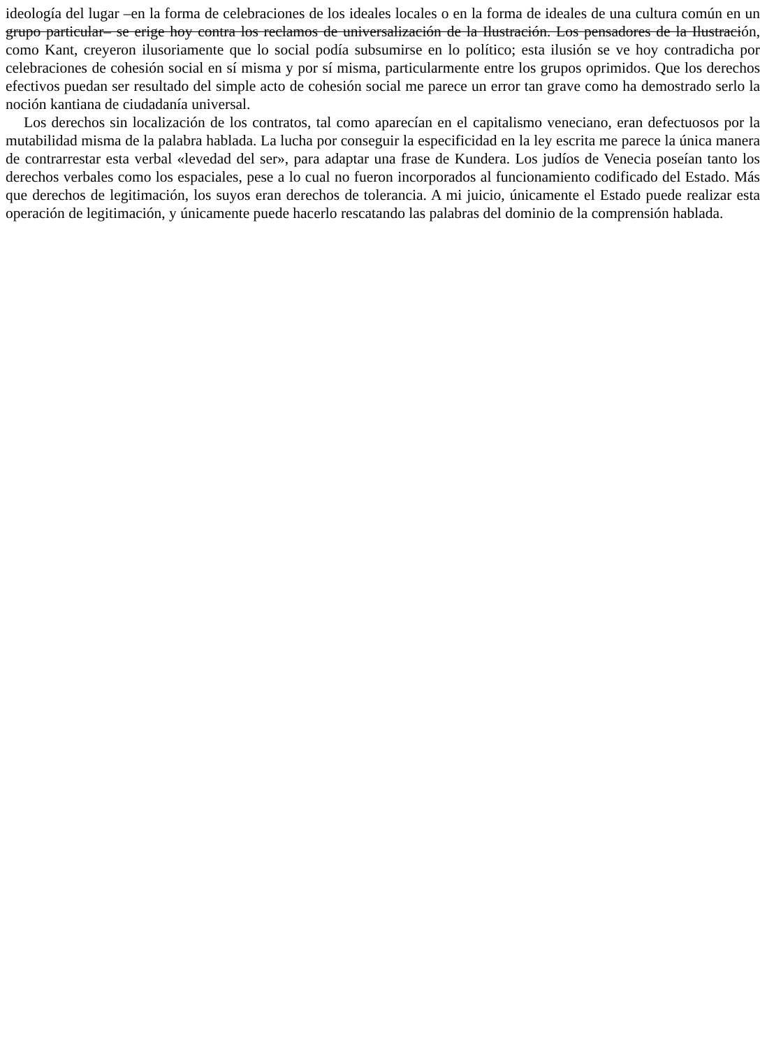ideología del lugar –en la forma de celebraciones de los ideales locales o en la forma de ideales de una cultura común en un grupo particular– se erige hoy contra los reclamos de universalización de la Ilustración. Los pensadores de la Ilustración, como Kant, creyeron ilusoriamente que lo social podía subsumirse en lo político; esta ilusión se ve hoy contradicha por celebraciones de cohesión social en sí misma y por sí misma, particularmente entre los grupos oprimidos. Que los derechos efectivos puedan ser resultado del simple acto de cohesión social me parece un error tan grave como ha demostrado serlo la noción kantiana de ciudadanía universal.
Los derechos sin localización de los contratos, tal como aparecían en el capitalismo veneciano, eran defectuosos por la mutabilidad misma de la palabra hablada. La lucha por conseguir la especificidad en la ley escrita me parece la única manera de contrarrestar esta verbal «levedad del ser», para adaptar una frase de Kundera. Los judíos de Venecia poseían tanto los derechos verbales como los espaciales, pese a lo cual no fueron incorporados al funcionamiento codificado del Estado. Más que derechos de legitimación, los suyos eran derechos de tolerancia. A mi juicio, únicamente el Estado puede realizar esta operación de legitimación, y únicamente puede hacerlo rescatando las palabras del dominio de la comprensión hablada.